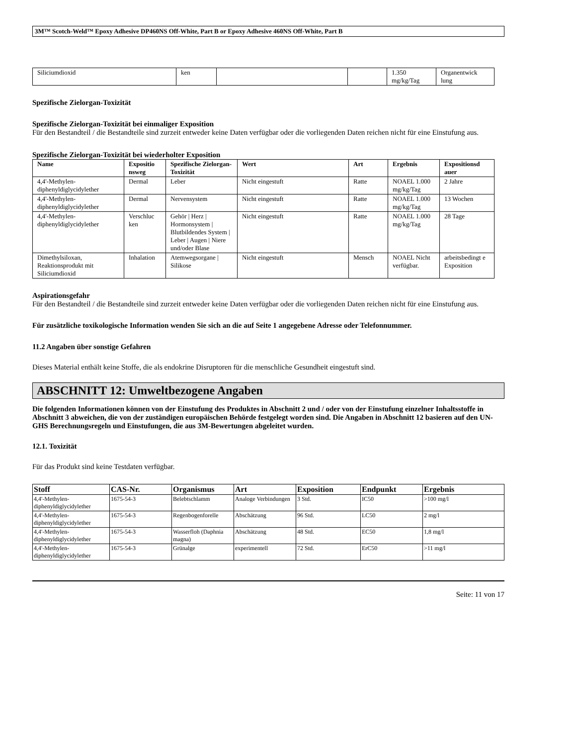3M™ Scotch-Weld™ Epoxy Adhesive DP460NS Off-White, Part B or Epoxy Adhesive 460NS Off-White, Part B
| Siliciumdioxid | ken | | | 1.350 mg/kg/Tag | Organentwick lung |
Spezifische Zielorgan-Toxizität
Spezifische Zielorgan-Toxizität bei einmaliger Exposition
Für den Bestandteil / die Bestandteile sind zurzeit entweder keine Daten verfügbar oder die vorliegenden Daten reichen nicht für eine Einstufung aus.
Spezifische Zielorgan-Toxizität bei wiederholter Exposition
| Name | Expositio nsweg | Spezifische Zielorgan-Toxizität | Wert | Art | Ergebnis | Expositionsd auer |
| --- | --- | --- | --- | --- | --- | --- |
| 4,4'-Methylen-diphenyldiglycidylether | Dermal | Leber | Nicht eingestuft | Ratte | NOAEL 1.000 mg/kg/Tag | 2 Jahre |
| 4,4'-Methylen-diphenyldiglycidylether | Dermal | Nervensystem | Nicht eingestuft | Ratte | NOAEL 1.000 mg/kg/Tag | 13 Wochen |
| 4,4'-Methylen-diphenyldiglycidylether | Verschluc ken | Gehör / Herz / Hormonsystem / Blutbildendes System / Leber / Augen / Niere und/oder Blase | Nicht eingestuft | Ratte | NOAEL 1.000 mg/kg/Tag | 28 Tage |
| Dimethylsiloxan, Reaktionsprodukt mit Siliciumdioxid | Inhalation | Atemwegsorgane / Silikose | Nicht eingestuft | Mensch | NOAEL Nicht verfügbar. | arbeitsbedingt e Exposition |
Aspirationsgefahr
Für den Bestandteil / die Bestandteile sind zurzeit entweder keine Daten verfügbar oder die vorliegenden Daten reichen nicht für eine Einstufung aus.
Für zusätzliche toxikologische Information wenden Sie sich an die auf Seite 1 angegebene Adresse oder Telefonnummer.
11.2 Angaben über sonstige Gefahren
Dieses Material enthält keine Stoffe, die als endokrine Disruptoren für die menschliche Gesundheit eingestuft sind.
ABSCHNITT 12: Umweltbezogene Angaben
Die folgenden Informationen können von der Einstufung des Produktes in Abschnitt 2 und / oder von der Einstufung einzelner Inhaltsstoffe in Abschnitt 3 abweichen, die von der zuständigen europäischen Behörde festgelegt worden sind. Die Angaben in Abschnitt 12 basieren auf den UN-GHS Berechnungsregeln und Einstufungen, die aus 3M-Bewertungen abgeleitet wurden.
12.1. Toxizität
Für das Produkt sind keine Testdaten verfügbar.
| Stoff | CAS-Nr. | Organismus | Art | Exposition | Endpunkt | Ergebnis |
| --- | --- | --- | --- | --- | --- | --- |
| 4,4'-Methylen-diphenyldiglycidylether | 1675-54-3 | Belebtschlamm | Analoge Verbindungen | 3 Std. | IC50 | >100 mg/l |
| 4,4'-Methylen-diphenyldiglycidylether | 1675-54-3 | Regenbogenforelle | Abschätzung | 96 Std. | LC50 | 2 mg/l |
| 4,4'-Methylen-diphenyldiglycidylether | 1675-54-3 | Wasserfloh (Daphnia magna) | Abschätzung | 48 Std. | EC50 | 1,8 mg/l |
| 4,4'-Methylen-diphenyldiglycidylether | 1675-54-3 | Grünalge | experimentell | 72 Std. | ErC50 | >11 mg/l |
Seite: 11 von 17